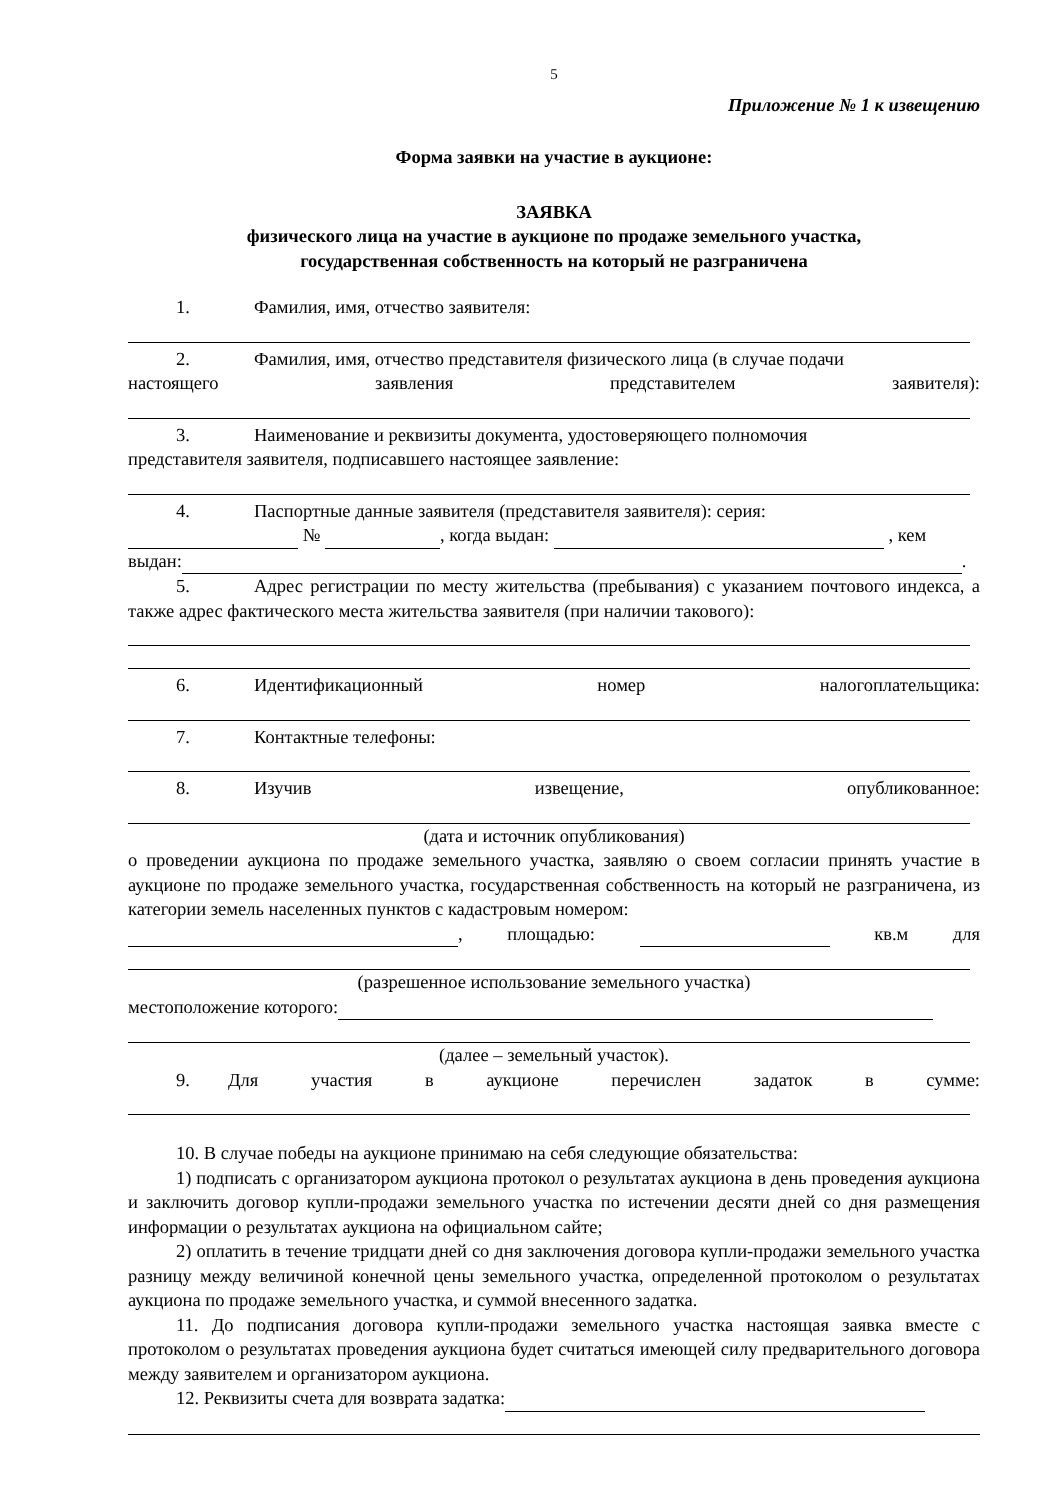5
Приложение № 1 к извещению
Форма заявки на участие в аукционе:
ЗАЯВКА
физического лица на участие в аукционе по продаже земельного участка,
государственная собственность на который не разграничена
1. Фамилия, имя, отчество заявителя:
2. Фамилия, имя, отчество представителя физического лица (в случае подачи
настоящего заявления представителем заявителя):
3. Наименование и реквизиты документа, удостоверяющего полномочия
представителя заявителя, подписавшего настоящее заявление:
4. Паспортные данные заявителя (представителя заявителя): серия:
№ , когда выдан: , кем
выдан: .
5. Адрес регистрации по месту жительства (пребывания) с указанием почтового индекса, а также адрес фактического места жительства заявителя (при наличии такового):
6. Идентификационный номер налогоплательщика:
7. Контактные телефоны:
8. Изучив извещение, опубликованное:
(дата и источник опубликования)
о проведении аукциона по продаже земельного участка, заявляю о своем согласии принять участие в аукционе по продаже земельного участка, государственная собственность на который не разграничена, из категории земель населенных пунктов с кадастровым номером:
, площадью: кв.м для
(разрешенное использование земельного участка)
местоположение которого:
(далее – земельный участок).
9. Для участия в аукционе перечислен задаток в сумме:
10. В случае победы на аукционе принимаю на себя следующие обязательства:
1) подписать с организатором аукциона протокол о результатах аукциона в день проведения аукциона и заключить договор купли-продажи земельного участка по истечении десяти дней со дня размещения информации о результатах аукциона на официальном сайте;
2) оплатить в течение тридцати дней со дня заключения договора купли-продажи земельного участка разницу между величиной конечной цены земельного участка, определенной протоколом о результатах аукциона по продаже земельного участка, и суммой внесенного задатка.
11. До подписания договора купли-продажи земельного участка настоящая заявка вместе с протоколом о результатах проведения аукциона будет считаться имеющей силу предварительного договора между заявителем и организатором аукциона.
12. Реквизиты счета для возврата задатка: